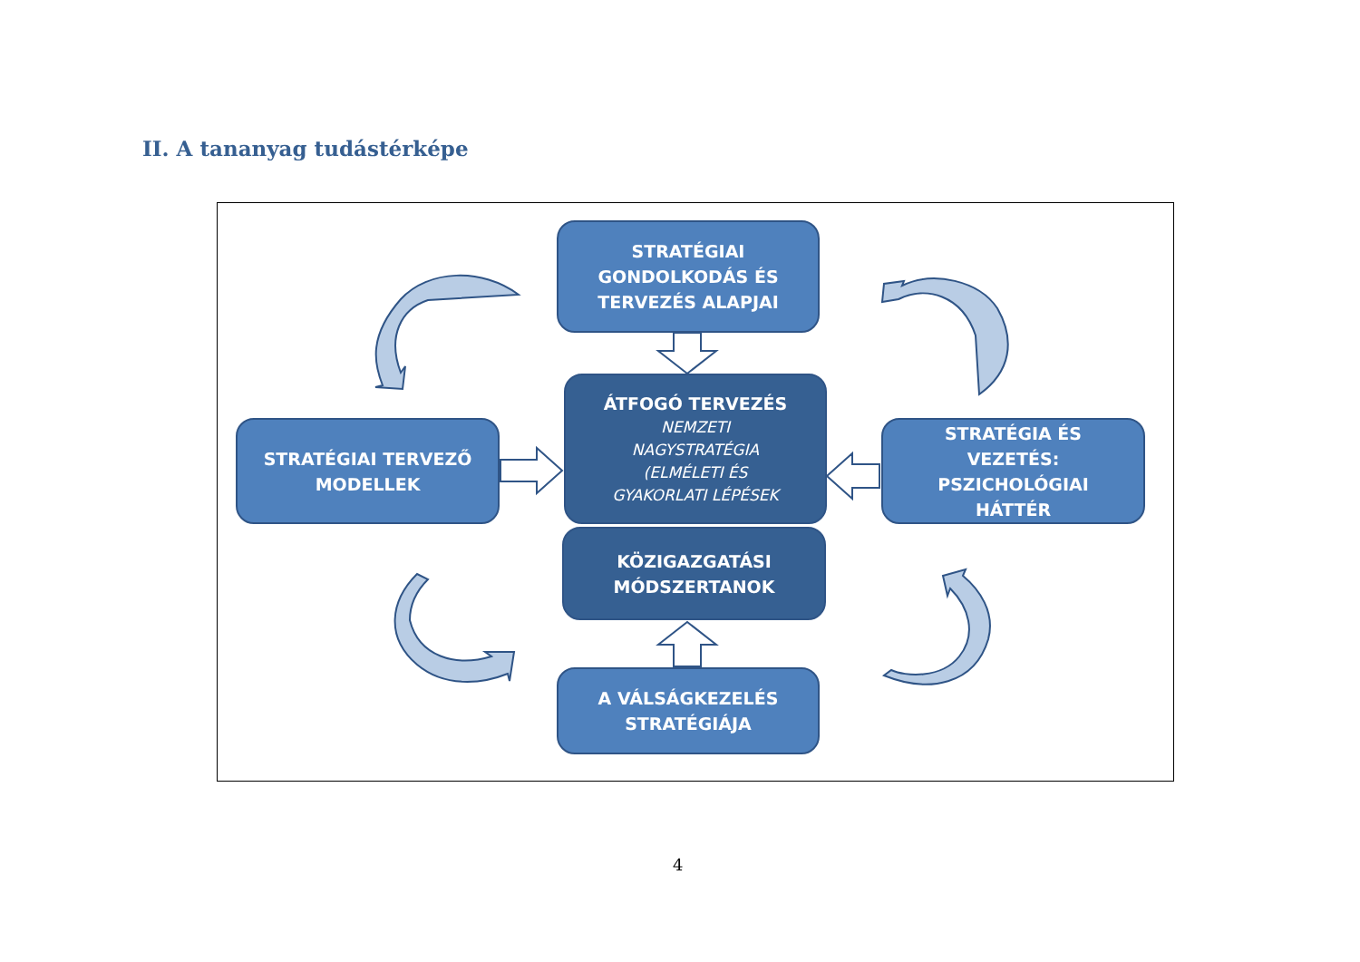II. A tananyag tudástérképe
STRATÉGIAI
GONDOLKODÁS ÉS
TERVEZÉS ALAPJAI
ÁTFOGÓ TERVEZÉS
NEMZETI
NAGYSTRATÉGIA
(ELMÉLETI ÉS
GYAKORLATI LÉPÉSEK
STRATÉGIAI TERVEZŐ
MODELLEK
STRATÉGIA ÉS
VEZETÉS:
PSZICHOLÓGIAI
HÁTTÉR
KÖZIGAZGATÁSI
MÓDSZERTANOK
A VÁLSÁGKEZELÉS
STRATÉGIÁJA
4